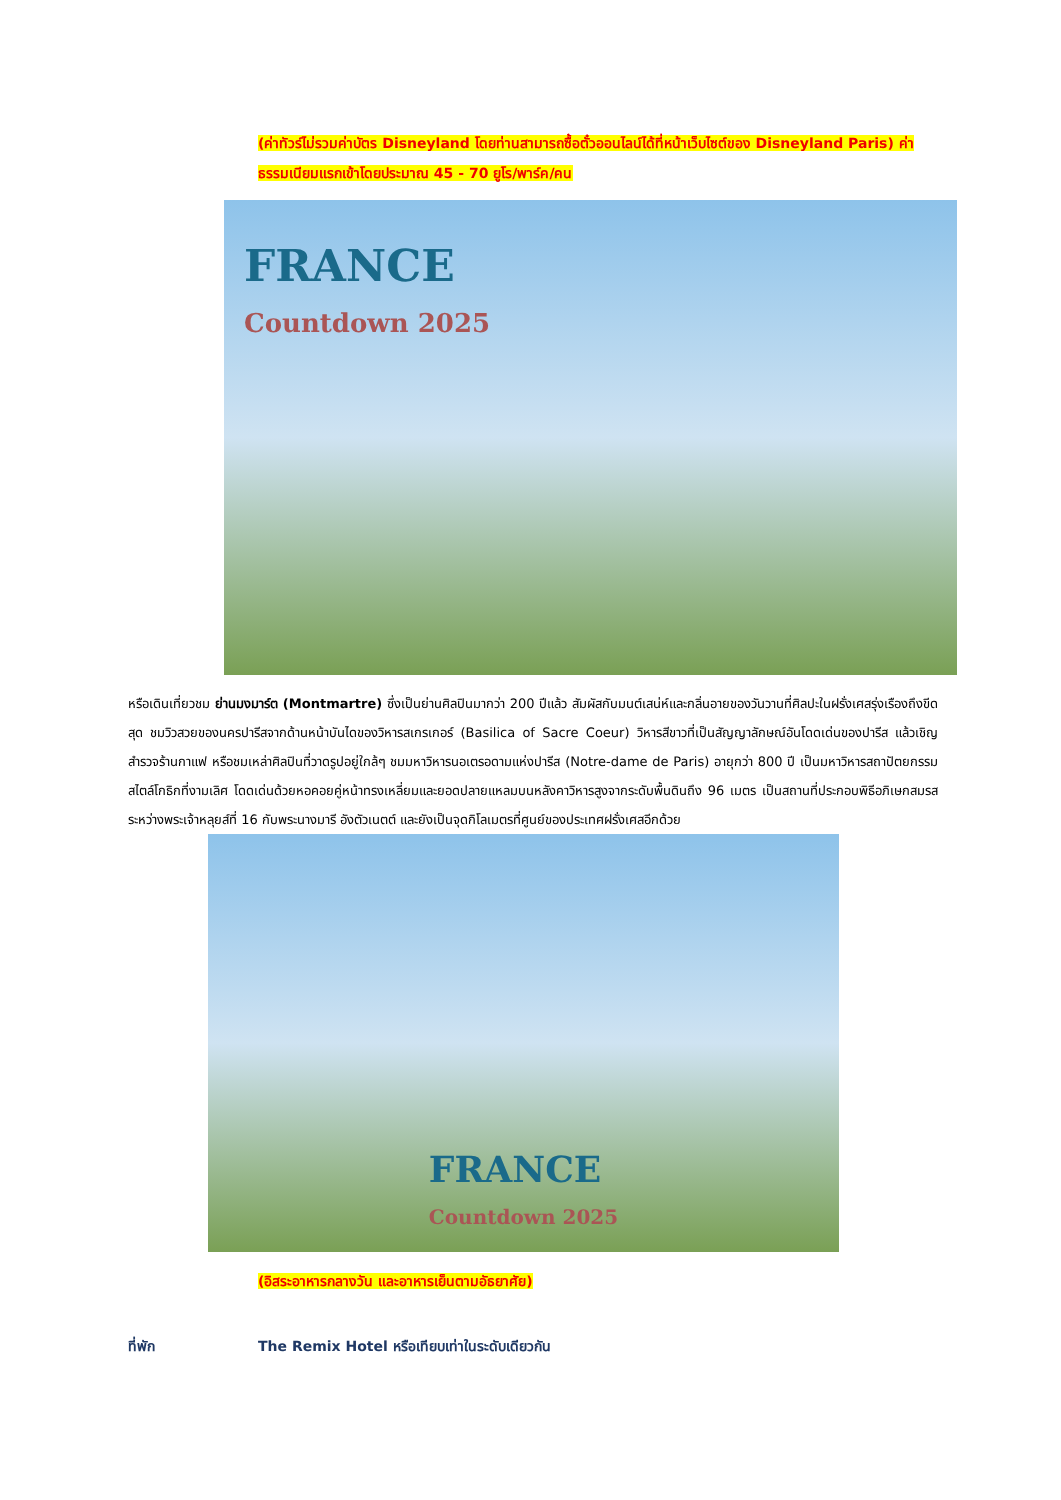(ค่าทัวร์ไม่รวมค่าบัตร Disneyland โดยท่านสามารถซื้อตั๋วออนไลน์ได้ที่หน้าเว็บไซต์ของ Disneyland Paris) ค่าธรรมเนียมแรกเข้าโดยประมาณ 45 - 70 ยูโร/พาร์ค/คน
FRANCE
Countdown 2025
หรือเดินเที่ยวชม ย่านมงมาร์ต (Montmartre) ซึ่งเป็นย่านศิลปินมากว่า 200 ปีแล้ว สัมผัสกับมนต์เสน่ห์และกลิ่นอายของวันวานที่ศิลปะในฝรั่งเศสรุ่งเรืองถึงขีดสุด ชมวิวสวยของนครปารีสจากด้านหน้าบันไดของวิหารสเกรเกอร์ (Basilica of Sacre Coeur) วิหารสีขาวที่เป็นสัญญาลักษณ์อันโดดเด่นของปารีส แล้วเชิญสำรวจร้านกาแฟ หรือชมเหล่าศิลปินที่วาดรูปอยู่ใกล้ๆ ชมมหาวิหารนอเตรอดามแห่งปารีส (Notre-dame de Paris) อายุกว่า 800 ปี เป็นมหาวิหารสถาปัตยกรรมสไตล์โกธิกที่งามเลิศ โดดเด่นด้วยหอคอยคู่หน้าทรงเหลี่ยมและยอดปลายแหลมบนหลังคาวิหารสูงจากระดับพื้นดินถึง 96 เมตร เป็นสถานที่ประกอบพิธีอภิเษกสมรสระหว่างพระเจ้าหลุยส์ที่ 16 กับพระนางมารี อังตัวเนตต์ และยังเป็นจุดกิโลเมตรที่ศูนย์ของประเทศฝรั่งเศสอีกด้วย
FRANCE
Countdown 2025
(อิสระอาหารกลางวัน และอาหารเย็นตามอัธยาศัย)
ที่พัก The Remix Hotel หรือเทียบเท่าในระดับเดียวกัน